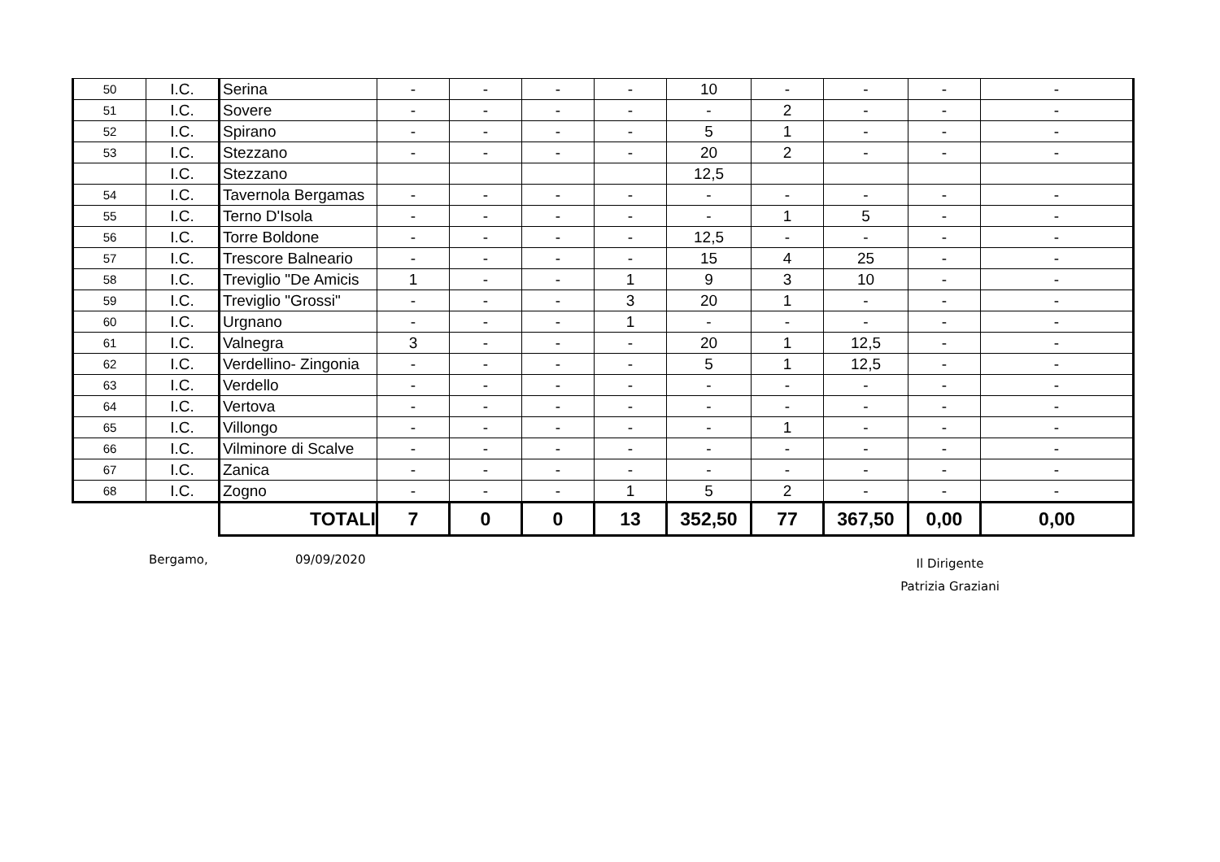| 50 | I.C. | Serina | - | - | - | - | 10 | - | - | - | - |
| 51 | I.C. | Sovere | - | - | - | - | - | 2 | - | - | - |
| 52 | I.C. | Spirano | - | - | - | - | 5 | 1 | - | - | - |
| 53 | I.C. | Stezzano | - | - | - | - | 20 | 2 | - | - | - |
| | I.C. | Stezzano | | | | | 12,5 | | | | |
| 54 | I.C. | Tavernola Bergamas | - | - | - | - | - | - | - | - | - |
| 55 | I.C. | Terno D'Isola | - | - | - | - | - | 1 | 5 | - | - |
| 56 | I.C. | Torre Boldone | - | - | - | - | 12,5 | - | - | - | - |
| 57 | I.C. | Trescore Balneario | - | - | - | - | 15 | 4 | 25 | - | - |
| 58 | I.C. | Treviglio "De Amicis | 1 | - | - | 1 | 9 | 3 | 10 | - | - |
| 59 | I.C. | Treviglio "Grossi" | - | - | - | 3 | 20 | 1 | - | - | - |
| 60 | I.C. | Urgnano | - | - | - | 1 | - | - | - | - | - |
| 61 | I.C. | Valnegra | 3 | - | - | - | 20 | 1 | 12,5 | - | - |
| 62 | I.C. | Verdellino- Zingonia | - | - | - | - | 5 | 1 | 12,5 | - | - |
| 63 | I.C. | Verdello | - | - | - | - | - | - | - | - | - |
| 64 | I.C. | Vertova | - | - | - | - | - | - | - | - | - |
| 65 | I.C. | Villongo | - | - | - | - | - | 1 | - | - | - |
| 66 | I.C. | Vilminore di Scalve | - | - | - | - | - | - | - | - | - |
| 67 | I.C. | Zanica | - | - | - | - | - | - | - | - | - |
| 68 | I.C. | Zogno | - | - | - | 1 | 5 | 2 | - | - | - |
| | | TOTALI | 7 | 0 | 0 | 13 | 352,50 | 77 | 367,50 | 0,00 | 0,00 |
Bergamo, 09/09/2020
Il Dirigente
Patrizia Graziani